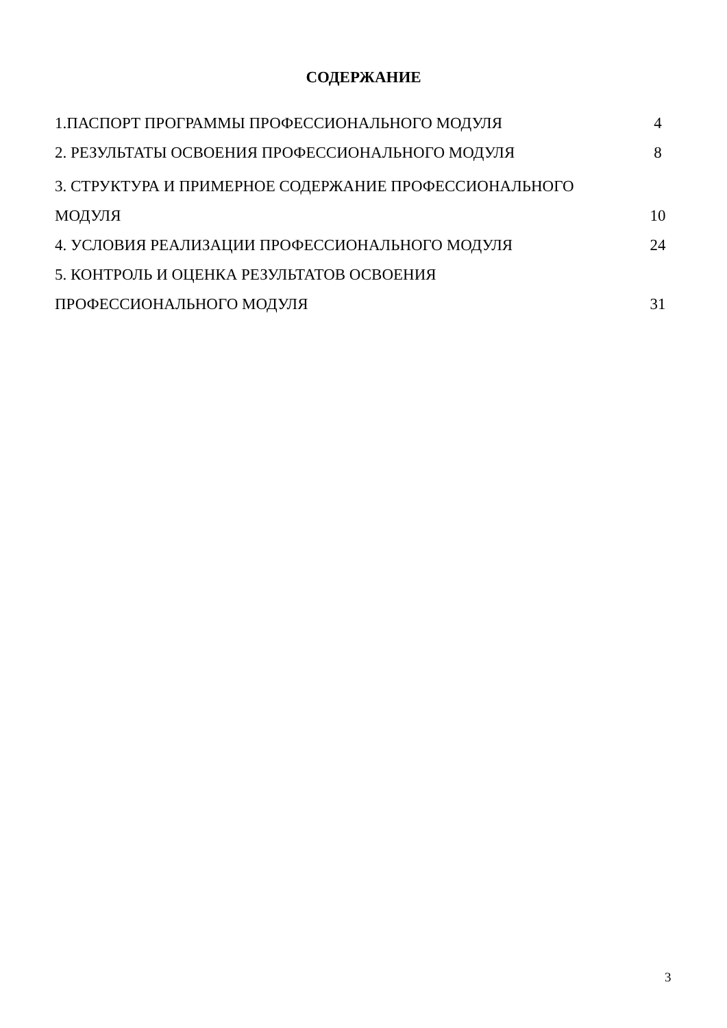СОДЕРЖАНИЕ
1.ПАСПОРТ ПРОГРАММЫ ПРОФЕССИОНАЛЬНОГО МОДУЛЯ 4
2. РЕЗУЛЬТАТЫ ОСВОЕНИЯ ПРОФЕССИОНАЛЬНОГО МОДУЛЯ 8
3. СТРУКТУРА И ПРИМЕРНОЕ СОДЕРЖАНИЕ ПРОФЕССИОНАЛЬНОГО
МОДУЛЯ 10
4. УСЛОВИЯ РЕАЛИЗАЦИИ ПРОФЕССИОНАЛЬНОГО МОДУЛЯ 24
5. КОНТРОЛЬ И ОЦЕНКА РЕЗУЛЬТАТОВ ОСВОЕНИЯ
ПРОФЕССИОНАЛЬНОГО МОДУЛЯ 31
3